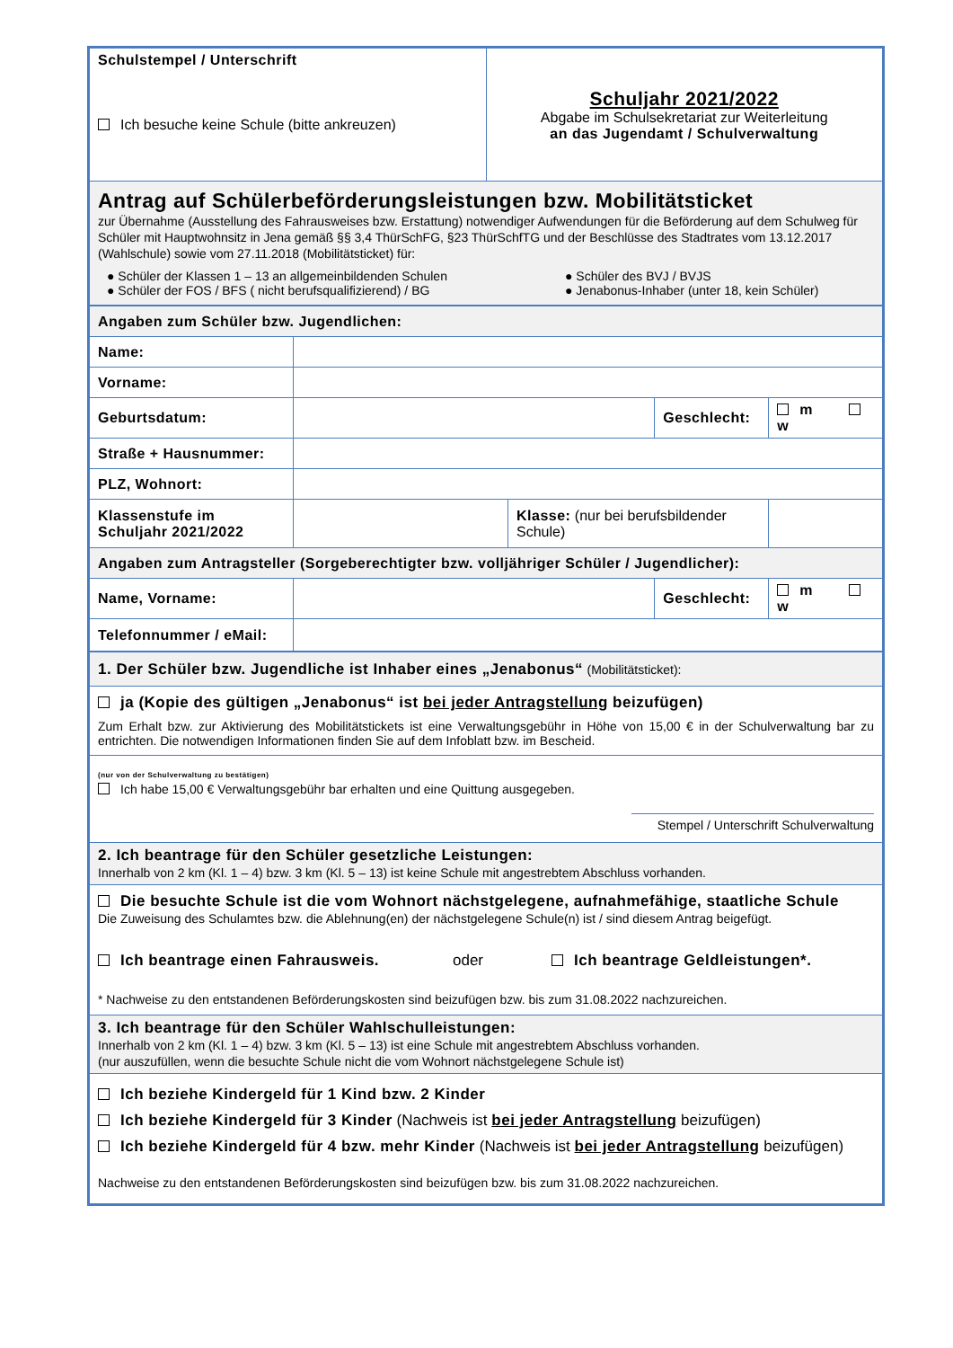| Schulstempel / Unterschrift Ich besuche keine Schule (bitte ankreuzen) | Schuljahr 2021/2022 Abgabe im Schulsekretariat zur Weiterleitung an das Jugendamt / Schulverwaltung |
| Antrag auf Schülerbeförderungsleistungen bzw. Mobilitätsticket zur Übernahme (Ausstellung des Fahrausweises bzw. Erstattung) notwendiger Aufwendungen für die Beförderung auf dem Schulweg für Schüler mit Hauptwohnsitz in Jena gemäß §§ 3,4 ThürSchFG, §23 ThürSchfTG und der Beschlüsse des Stadtrates vom 13.12.2017 (Wahlschule) sowie vom 27.11.2018 (Mobilitätsticket) für: ● Schüler der Klassen 1 – 13 an allgemeinbildenden Schulen ● Schüler der FOS / BFS ( nicht berufsqualifizierend) / BG ● Schüler des BVJ / BVJS ● Jenabonus-Inhaber (unter 18, kein Schüler) | |
| Angaben zum Schüler bzw. Jugendlichen: | | | | |
| Name: | | | | |
| Vorname: | | | | |
| Geburtsdatum: | | | Geschlecht: | m w |
| Straße + Hausnummer: | | | | |
| PLZ, Wohnort: | | | | |
| Klassenstufe im Schuljahr 2021/2022 | | Klasse: (nur bei berufsbildender Schule) | | |
| Angaben zum Antragsteller (Sorgeberechtigter bzw. volljähriger Schüler / Jugendlicher): | | | | |
| Name, Vorname: | | | Geschlecht: | m w |
| Telefonnummer / eMail: | | | | |
| 1. Der Schüler bzw. Jugendliche ist Inhaber eines „Jenabonus“ (Mobilitätsticket): |
| ja (Kopie des gültigen „Jenabonus“ ist bei jeder Antragstellung beizufügen) Zum Erhalt bzw. zur Aktivierung des Mobilitätstickets ist eine Verwaltungsgebühr in Höhe von 15,00 € in der Schulverwaltung bar zu entrichten. Die notwendigen Informationen finden Sie auf dem Infoblatt bzw. im Bescheid. |
| (nur von der Schulverwaltung zu bestätigen) Ich habe 15,00 € Verwaltungsgebühr bar erhalten und eine Quittung ausgegeben. Stempel / Unterschrift Schulverwaltung |
| 2. Ich beantrage für den Schüler gesetzliche Leistungen: Innerhalb von 2 km (Kl. 1 – 4) bzw. 3 km (Kl. 5 – 13) ist keine Schule mit angestrebtem Abschluss vorhanden. |
| Die besuchte Schule ist die vom Wohnort nächstgelegene, aufnahmefähige, staatliche Schule Die Zuweisung des Schulamtes bzw. die Ablehnung(en) der nächstgelegene Schule(n) ist / sind diesem Antrag beigefügt. Ich beantrage einen Fahrausweis. oder Ich beantrage Geldleistungen*. * Nachweise zu den entstandenen Beförderungskosten sind beizufügen bzw. bis zum 31.08.2022 nachzureichen. |
| 3. Ich beantrage für den Schüler Wahlschulleistungen: Innerhalb von 2 km (Kl. 1 – 4) bzw. 3 km (Kl. 5 – 13) ist eine Schule mit angestrebtem Abschluss vorhanden. (nur auszufüllen, wenn die besuchte Schule nicht die vom Wohnort nächstgelegene Schule ist) |
| Ich beziehe Kindergeld für 1 Kind bzw. 2 Kinder Ich beziehe Kindergeld für 3 Kinder (Nachweis ist bei jeder Antragstellung beizufügen) Ich beziehe Kindergeld für 4 bzw. mehr Kinder (Nachweis ist bei jeder Antragstellung beizufügen) Nachweise zu den entstandenen Beförderungskosten sind beizufügen bzw. bis zum 31.08.2022 nachzureichen. |